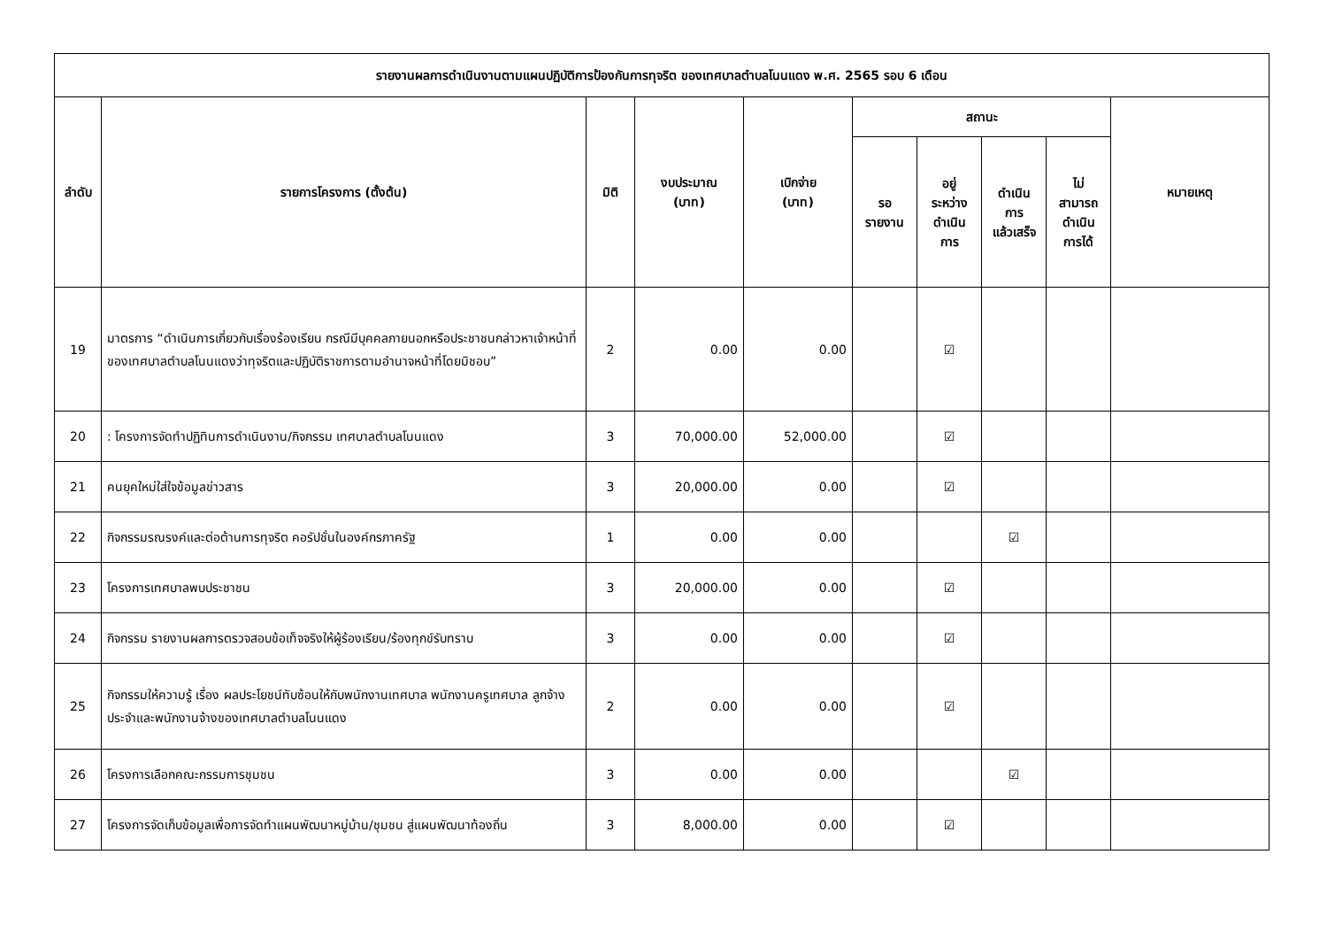| รายงานผลการดำเนินงานตามแผนปฏิบัติการป้องกันการทุจริต ของเทศบาลตำบลโนนแดง พ.ศ. 2565 รอบ 6 เดือน | | | | | | | | | |
| --- | --- | --- | --- | --- | --- | --- | --- | --- | --- |
| ลำดับ | รายการโครงการ (ตั้งต้น) | มิติ | งบประมาณ (บาท) | เบิกจ่าย (บาท) | สถานะ | | | | หมายเหตุ |
| | | | | | รอ รายงาน | อยู่ ระหว่าง ดำเนิน การ | ดำเนิน การ แล้วเสร็จ | ไม่ สามารถ ดำเนิน การได้ | |
| 19 | มาตรการ “ดำเนินการเกี่ยวกับเรื่องร้องเรียน กรณีมีบุคคลภายนอกหรือประชาชนกล่าวหาเจ้าหน้าที่ของเทศบาลตำบลโนนแดงว่าทุจริตและปฏิบัติราชการตามอำนาจหน้าที่โดยมิชอบ” | 2 | 0.00 | 0.00 | | ☑ | | | |
| 20 | : โครงการจัดทำปฏิทินการดำเนินงาน/กิจกรรม เทศบาลตำบลโนนแดง | 3 | 70,000.00 | 52,000.00 | | ☑ | | | |
| 21 | คนยุคใหม่ใส่ใจข้อมูลข่าวสาร | 3 | 20,000.00 | 0.00 | | ☑ | | | |
| 22 | กิจกรรมรณรงค์และต่อต้านการทุจริต คอรัปชั่นในองค์กรภาครัฐ | 1 | 0.00 | 0.00 | | | ☑ | | |
| 23 | โครงการเทศบาลพบประชาชน | 3 | 20,000.00 | 0.00 | | ☑ | | | |
| 24 | กิจกรรม รายงานผลการตรวจสอบข้อเท็จจริงให้ผู้ร้องเรียน/ร้องทุกข์รับทราบ | 3 | 0.00 | 0.00 | | ☑ | | | |
| 25 | กิจกรรมให้ความรู้ เรื่อง ผลประโยชน์ทับซ้อนให้กับพนักงานเทศบาล พนักงานครูเทศบาล ลูกจ้างประจำและพนักงานจ้างของเทศบาลตำบลโนนแดง | 2 | 0.00 | 0.00 | | ☑ | | | |
| 26 | โครงการเลือกคณะกรรมการชุมชน | 3 | 0.00 | 0.00 | | | ☑ | | |
| 27 | โครงการจัดเก็บข้อมูลเพื่อการจัดทำแผนพัฒนาหมู่บ้าน/ชุมชน สู่แผนพัฒนาท้องถิ่น | 3 | 8,000.00 | 0.00 | | ☑ | | | |